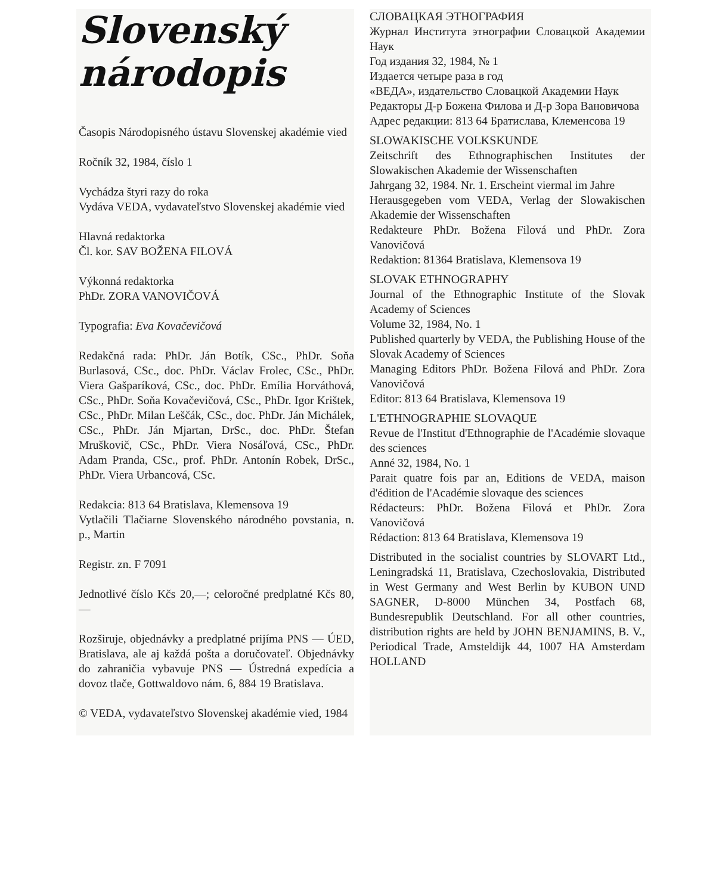Slovenský
národopis
Časopis Národopisného ústavu Slovenskej akadémie vied
Ročník 32, 1984, číslo 1
Vychádza štyri razy do roka
Vydáva VEDA, vydavateľstvo Slovenskej akadémie vied
Hlavná redaktorka
Čl. kor. SAV BOŽENA FILOVÁ
Výkonná redaktorka
PhDr. ZORA VANOVIČOVÁ
Typografia: Eva Kovačevičová
Redakčná rada: PhDr. Ján Botík, CSc., PhDr. Soňa Burlasová, CSc., doc. PhDr. Václav Frolec, CSc., PhDr. Viera Gašparíková, CSc., doc. PhDr. Emília Horváthová, CSc., PhDr. Soňa Kovačevičová, CSc., PhDr. Igor Krištek, CSc., PhDr. Milan Leščák, CSc., doc. PhDr. Ján Michálek, CSc., PhDr. Ján Mjartan, DrSc., doc. PhDr. Štefan Mruškovič, CSc., PhDr. Viera Nosáľová, CSc., PhDr. Adam Pranda, CSc., prof. PhDr. Antonín Robek, DrSc., PhDr. Viera Urbancová, CSc.
Redakcia: 813 64 Bratislava, Klemensova 19
Vytlačili Tlačiarne Slovenského národného povstania, n. p., Martin
Registr. zn. F 7091
Jednotlivé číslo Kčs 20,—; celoročné predplatné Kčs 80,—
Rozširuje, objednávky a predplatné prijíma PNS — ÚED, Bratislava, ale aj každá pošta a doručovateľ. Objednávky do zahraničia vybavuje PNS — Ústredná expedícia a dovoz tlače, Gottwaldovo nám. 6, 884 19 Bratislava.
© VEDA, vydavateľstvo Slovenskej akadémie vied, 1984
СЛОВАЦКАЯ ЭТНОГРАФИЯ
Журнал Института этнографии Словацкой Академии Наук
Год издания 32, 1984, № 1
Издается четыре раза в год
«ВЕДА», издательство Словацкой Академии Наук
Редакторы Д-р Божена Филова и Д-р Зора Вановичова
Адрес редакции: 813 64 Братислава, Клеменсова 19
SLOWAKISCHE VOLKSKUNDE
Zeitschrift des Ethnographischen Institutes der Slowakischen Akademie der Wissenschaften
Jahrgang 32, 1984. Nr. 1. Erscheint viermal im Jahre
Herausgegeben vom VEDA, Verlag der Slowakischen Akademie der Wissenschaften
Redakteure PhDr. Božena Filová und PhDr. Zora Vanovičová
Redaktion: 81364 Bratislava, Klemensova 19
SLOVAK ETHNOGRAPHY
Journal of the Ethnographic Institute of the Slovak Academy of Sciences
Volume 32, 1984, No. 1
Published quarterly by VEDA, the Publishing House of the Slovak Academy of Sciences
Managing Editors PhDr. Božena Filová and PhDr. Zora Vanovičová
Editor: 813 64 Bratislava, Klemensova 19
L'ETHNOGRAPHIE SLOVAQUE
Revue de l'Institut d'Ethnographie de l'Académie slovaque des sciences
Anné 32, 1984, No. 1
Parait quatre fois par an, Editions de VEDA, maison d'édition de l'Académie slovaque des sciences
Rédacteurs: PhDr. Božena Filová et PhDr. Zora Vanovičová
Rédaction: 813 64 Bratislava, Klemensova 19
Distributed in the socialist countries by SLOVART Ltd., Leningradská 11, Bratislava, Czechoslovakia, Distributed in West Germany and West Berlin by KUBON UND SAGNER, D-8000 München 34, Postfach 68, Bundesrepublik Deutschland. For all other countries, distribution rights are held by JOHN BENJAMINS, B. V., Periodical Trade, Amsteldijk 44, 1007 HA Amsterdam HOLLAND